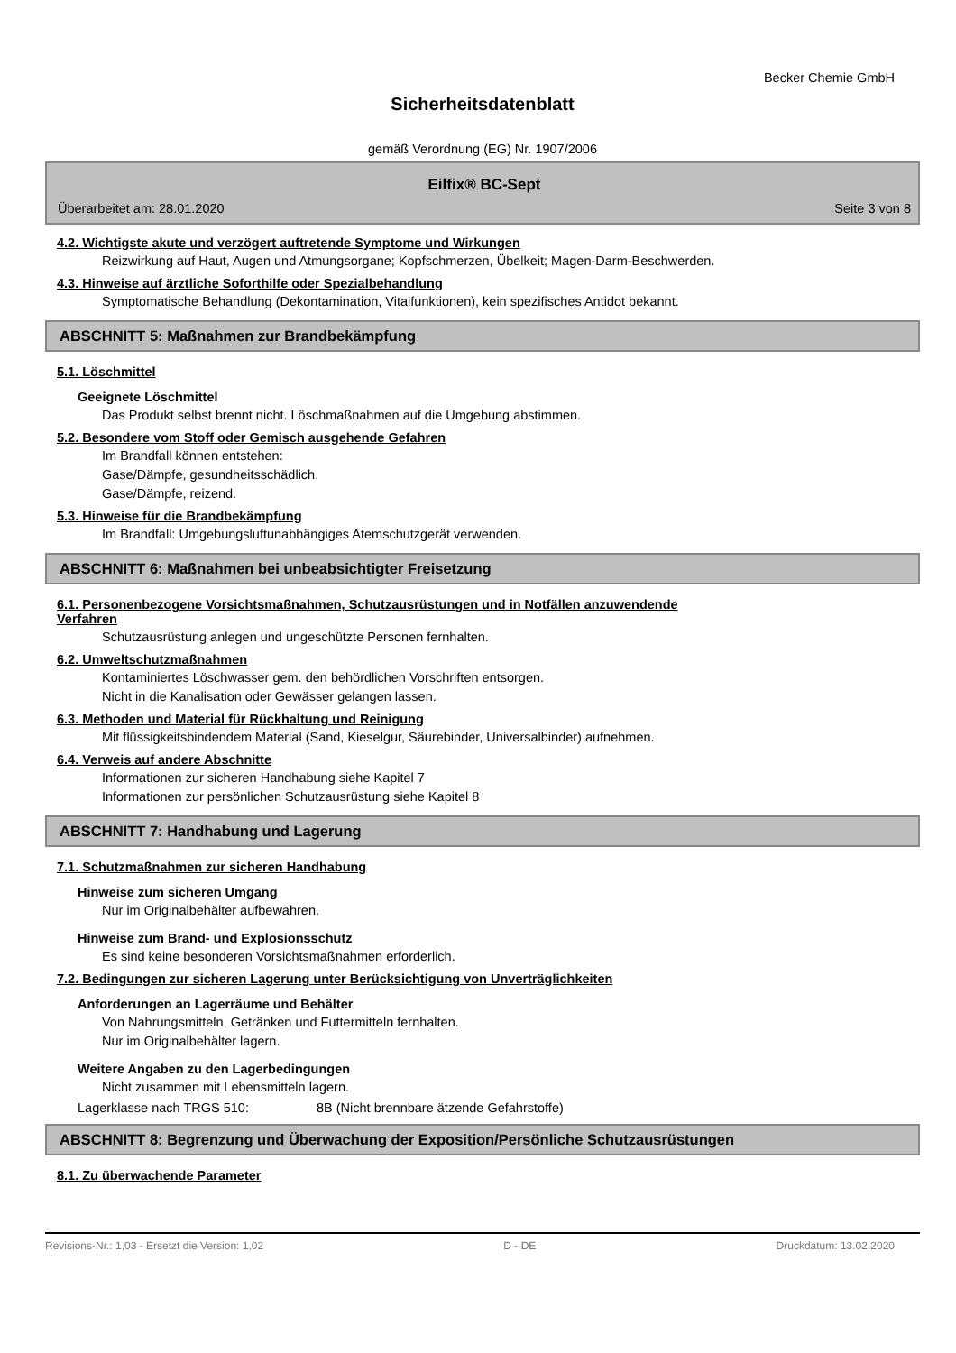Becker Chemie GmbH
Sicherheitsdatenblatt
gemäß Verordnung (EG) Nr. 1907/2006
Eilfix® BC-Sept
Überarbeitet am: 28.01.2020 Seite 3 von 8
4.2. Wichtigste akute und verzögert auftretende Symptome und Wirkungen
Reizwirkung auf Haut, Augen und Atmungsorgane; Kopfschmerzen, Übelkeit; Magen-Darm-Beschwerden.
4.3. Hinweise auf ärztliche Soforthilfe oder Spezialbehandlung
Symptomatische Behandlung (Dekontamination, Vitalfunktionen), kein spezifisches Antidot bekannt.
ABSCHNITT 5: Maßnahmen zur Brandbekämpfung
5.1. Löschmittel
Geeignete Löschmittel
Das Produkt selbst brennt nicht. Löschmaßnahmen auf die Umgebung abstimmen.
5.2. Besondere vom Stoff oder Gemisch ausgehende Gefahren
Im Brandfall können entstehen:
Gase/Dämpfe, gesundheitsschädlich.
Gase/Dämpfe, reizend.
5.3. Hinweise für die Brandbekämpfung
Im Brandfall: Umgebungsluftunabhängiges Atemschutzgerät verwenden.
ABSCHNITT 6: Maßnahmen bei unbeabsichtigter Freisetzung
6.1. Personenbezogene Vorsichtsmaßnahmen, Schutzausrüstungen und in Notfällen anzuwendende
Verfahren
Schutzausrüstung anlegen und ungeschützte Personen fernhalten.
6.2. Umweltschutzmaßnahmen
Kontaminiertes Löschwasser gem. den behördlichen Vorschriften entsorgen.
Nicht in die Kanalisation oder Gewässer gelangen lassen.
6.3. Methoden und Material für Rückhaltung und Reinigung
Mit flüssigkeitsbindendem Material (Sand, Kieselgur, Säurebinder, Universalbinder) aufnehmen.
6.4. Verweis auf andere Abschnitte
Informationen zur sicheren Handhabung siehe Kapitel 7
Informationen zur persönlichen Schutzausrüstung siehe Kapitel 8
ABSCHNITT 7: Handhabung und Lagerung
7.1. Schutzmaßnahmen zur sicheren Handhabung
Hinweise zum sicheren Umgang
Nur im Originalbehälter aufbewahren.
Hinweise zum Brand- und Explosionsschutz
Es sind keine besonderen Vorsichtsmaßnahmen erforderlich.
7.2. Bedingungen zur sicheren Lagerung unter Berücksichtigung von Unverträglichkeiten
Anforderungen an Lagerräume und Behälter
Von Nahrungsmitteln, Getränken und Futtermitteln fernhalten.
Nur im Originalbehälter lagern.
Weitere Angaben zu den Lagerbedingungen
Nicht zusammen mit Lebensmitteln lagern.
Lagerklasse nach TRGS 510: 8B (Nicht brennbare ätzende Gefahrstoffe)
ABSCHNITT 8: Begrenzung und Überwachung der Exposition/Persönliche Schutzausrüstungen
8.1. Zu überwachende Parameter
Revisions-Nr.: 1,03 - Ersetzt die Version: 1,02 D - DE Druckdatum: 13.02.2020